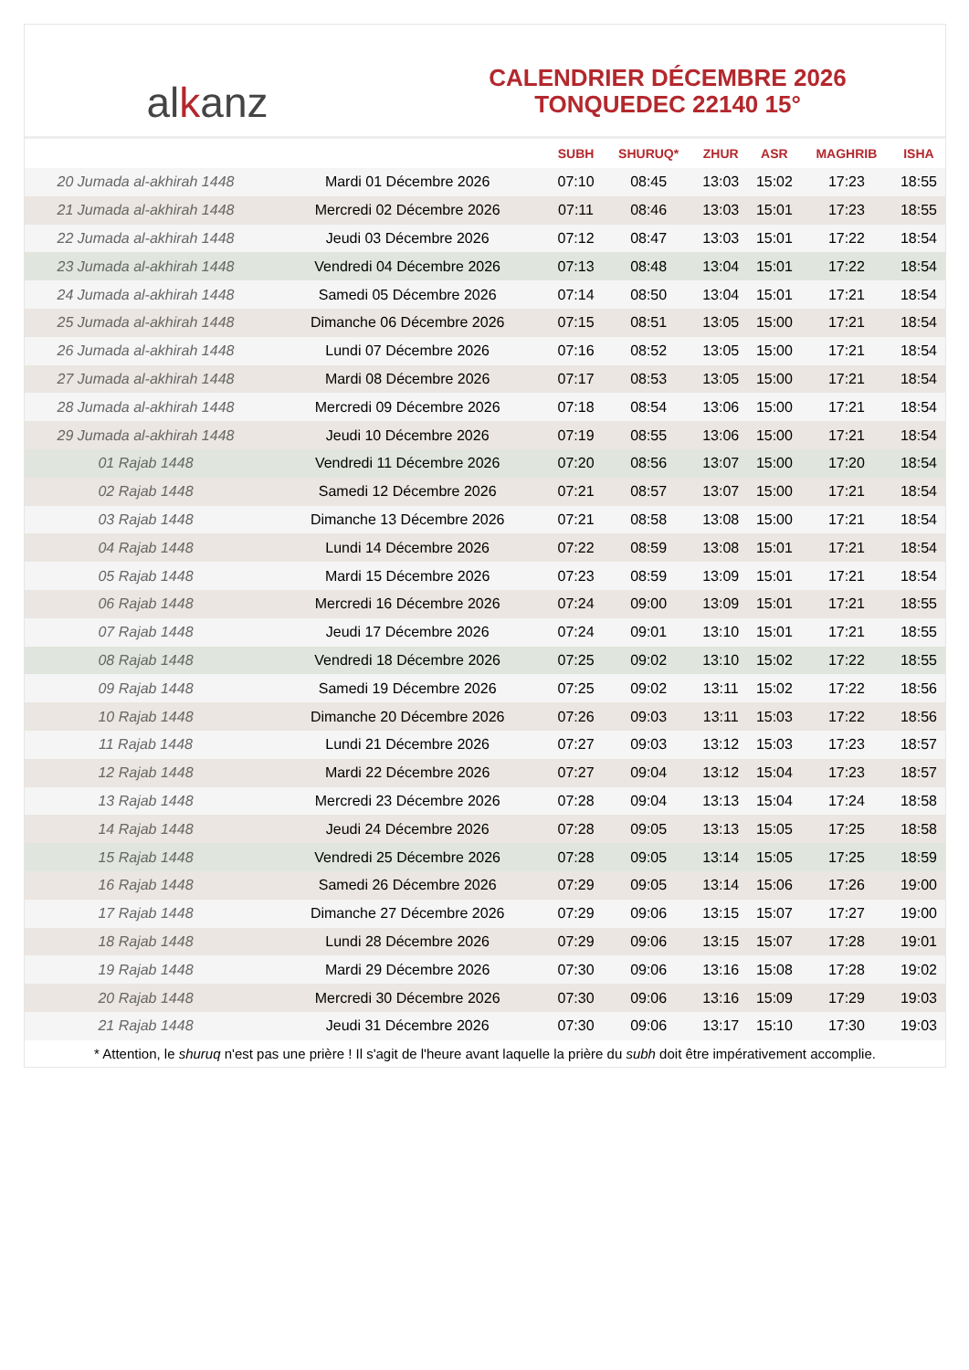al k anz
CALENDRIER DÉCEMBRE 2026
TONQUEDEC 22140 15°
| | | SUBH | SHURUQ* | ZHUR | ASR | MAGHRIB | ISHA |
| --- | --- | --- | --- | --- | --- | --- | --- |
| 20 Jumada al-akhirah 1448 | Mardi 01 Décembre 2026 | 07:10 | 08:45 | 13:03 | 15:02 | 17:23 | 18:55 |
| 21 Jumada al-akhirah 1448 | Mercredi 02 Décembre 2026 | 07:11 | 08:46 | 13:03 | 15:01 | 17:23 | 18:55 |
| 22 Jumada al-akhirah 1448 | Jeudi 03 Décembre 2026 | 07:12 | 08:47 | 13:03 | 15:01 | 17:22 | 18:54 |
| 23 Jumada al-akhirah 1448 | Vendredi 04 Décembre 2026 | 07:13 | 08:48 | 13:04 | 15:01 | 17:22 | 18:54 |
| 24 Jumada al-akhirah 1448 | Samedi 05 Décembre 2026 | 07:14 | 08:50 | 13:04 | 15:01 | 17:21 | 18:54 |
| 25 Jumada al-akhirah 1448 | Dimanche 06 Décembre 2026 | 07:15 | 08:51 | 13:05 | 15:00 | 17:21 | 18:54 |
| 26 Jumada al-akhirah 1448 | Lundi 07 Décembre 2026 | 07:16 | 08:52 | 13:05 | 15:00 | 17:21 | 18:54 |
| 27 Jumada al-akhirah 1448 | Mardi 08 Décembre 2026 | 07:17 | 08:53 | 13:05 | 15:00 | 17:21 | 18:54 |
| 28 Jumada al-akhirah 1448 | Mercredi 09 Décembre 2026 | 07:18 | 08:54 | 13:06 | 15:00 | 17:21 | 18:54 |
| 29 Jumada al-akhirah 1448 | Jeudi 10 Décembre 2026 | 07:19 | 08:55 | 13:06 | 15:00 | 17:21 | 18:54 |
| 01 Rajab 1448 | Vendredi 11 Décembre 2026 | 07:20 | 08:56 | 13:07 | 15:00 | 17:20 | 18:54 |
| 02 Rajab 1448 | Samedi 12 Décembre 2026 | 07:21 | 08:57 | 13:07 | 15:00 | 17:21 | 18:54 |
| 03 Rajab 1448 | Dimanche 13 Décembre 2026 | 07:21 | 08:58 | 13:08 | 15:00 | 17:21 | 18:54 |
| 04 Rajab 1448 | Lundi 14 Décembre 2026 | 07:22 | 08:59 | 13:08 | 15:01 | 17:21 | 18:54 |
| 05 Rajab 1448 | Mardi 15 Décembre 2026 | 07:23 | 08:59 | 13:09 | 15:01 | 17:21 | 18:54 |
| 06 Rajab 1448 | Mercredi 16 Décembre 2026 | 07:24 | 09:00 | 13:09 | 15:01 | 17:21 | 18:55 |
| 07 Rajab 1448 | Jeudi 17 Décembre 2026 | 07:24 | 09:01 | 13:10 | 15:01 | 17:21 | 18:55 |
| 08 Rajab 1448 | Vendredi 18 Décembre 2026 | 07:25 | 09:02 | 13:10 | 15:02 | 17:22 | 18:55 |
| 09 Rajab 1448 | Samedi 19 Décembre 2026 | 07:25 | 09:02 | 13:11 | 15:02 | 17:22 | 18:56 |
| 10 Rajab 1448 | Dimanche 20 Décembre 2026 | 07:26 | 09:03 | 13:11 | 15:03 | 17:22 | 18:56 |
| 11 Rajab 1448 | Lundi 21 Décembre 2026 | 07:27 | 09:03 | 13:12 | 15:03 | 17:23 | 18:57 |
| 12 Rajab 1448 | Mardi 22 Décembre 2026 | 07:27 | 09:04 | 13:12 | 15:04 | 17:23 | 18:57 |
| 13 Rajab 1448 | Mercredi 23 Décembre 2026 | 07:28 | 09:04 | 13:13 | 15:04 | 17:24 | 18:58 |
| 14 Rajab 1448 | Jeudi 24 Décembre 2026 | 07:28 | 09:05 | 13:13 | 15:05 | 17:25 | 18:58 |
| 15 Rajab 1448 | Vendredi 25 Décembre 2026 | 07:28 | 09:05 | 13:14 | 15:05 | 17:25 | 18:59 |
| 16 Rajab 1448 | Samedi 26 Décembre 2026 | 07:29 | 09:05 | 13:14 | 15:06 | 17:26 | 19:00 |
| 17 Rajab 1448 | Dimanche 27 Décembre 2026 | 07:29 | 09:06 | 13:15 | 15:07 | 17:27 | 19:00 |
| 18 Rajab 1448 | Lundi 28 Décembre 2026 | 07:29 | 09:06 | 13:15 | 15:07 | 17:28 | 19:01 |
| 19 Rajab 1448 | Mardi 29 Décembre 2026 | 07:30 | 09:06 | 13:16 | 15:08 | 17:28 | 19:02 |
| 20 Rajab 1448 | Mercredi 30 Décembre 2026 | 07:30 | 09:06 | 13:16 | 15:09 | 17:29 | 19:03 |
| 21 Rajab 1448 | Jeudi 31 Décembre 2026 | 07:30 | 09:06 | 13:17 | 15:10 | 17:30 | 19:03 |
* Attention, le shuruq n'est pas une prière ! Il s'agit de l'heure avant laquelle la prière du subh doit être impérativement accomplie.